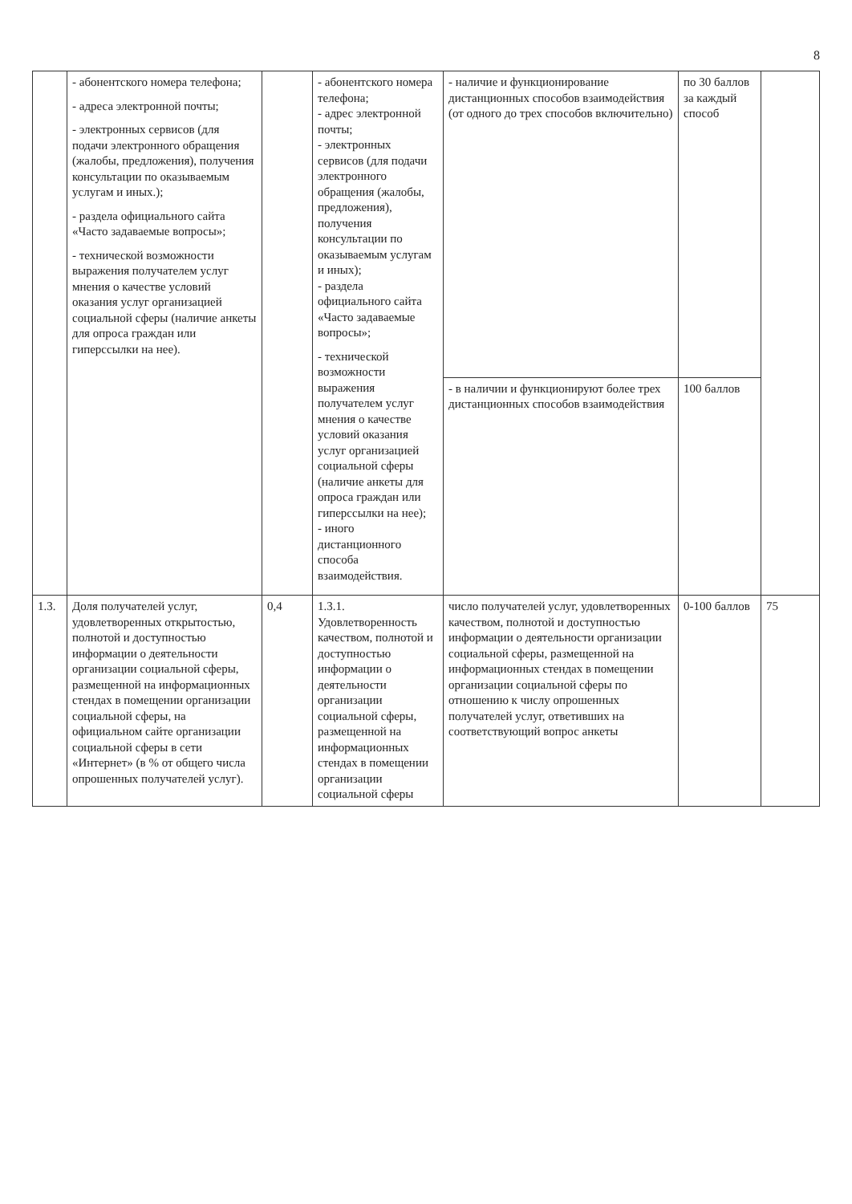8
| | - абонентского номера телефона; - адреса электронной почты; - электронных сервисов (для подачи электронного обращения (жалобы, предложения), получения консультации по оказываемым услугам и иных.); - раздела официального сайта «Часто задаваемые вопросы»; - технической возможности выражения получателем услуг мнения о качестве условий оказания услуг организацией социальной сферы (наличие анкеты для опроса граждан или гиперссылки на нее). | | - абонентского номера телефона; - адрес электронной почты; - электронных сервисов (для подачи электронного обращения (жалобы, предложения), получения консультации по оказываемым услугам и иных); - раздела официального сайта «Часто задаваемые вопросы»; - технической возможности выражения получателем услуг мнения о качестве условий оказания услуг организацией социальной сферы (наличие анкеты для опроса граждан или гиперссылки на нее); - иного дистанционного способа взаимодействия. | - наличие и функционирование дистанционных способов взаимодействия (от одного до трех способов включительно) | по 30 баллов за каждый способ | |
| | | | | - в наличии и функционируют более трех дистанционных способов взаимодействия | 100 баллов | |
| 1.3. | Доля получателей услуг, удовлетворенных открытостью, полнотой и доступностью информации о деятельности организации социальной сферы, размещенной на информационных стендах в помещении организации социальной сферы, на официальном сайте организации социальной сферы в сети «Интернет» (в % от общего числа опрошенных получателей услуг). | 0,4 | 1.3.1. Удовлетворенность качеством, полнотой и доступностью информации о деятельности организации социальной сферы, размещенной на информационных стендах в помещении организации социальной сферы | число получателей услуг, удовлетворенных качеством, полнотой и доступностью информации о деятельности организации социальной сферы, размещенной на информационных стендах в помещении организации социальной сферы по отношению к числу опрошенных получателей услуг, ответивших на соответствующий вопрос анкеты | 0-100 баллов | 75 |